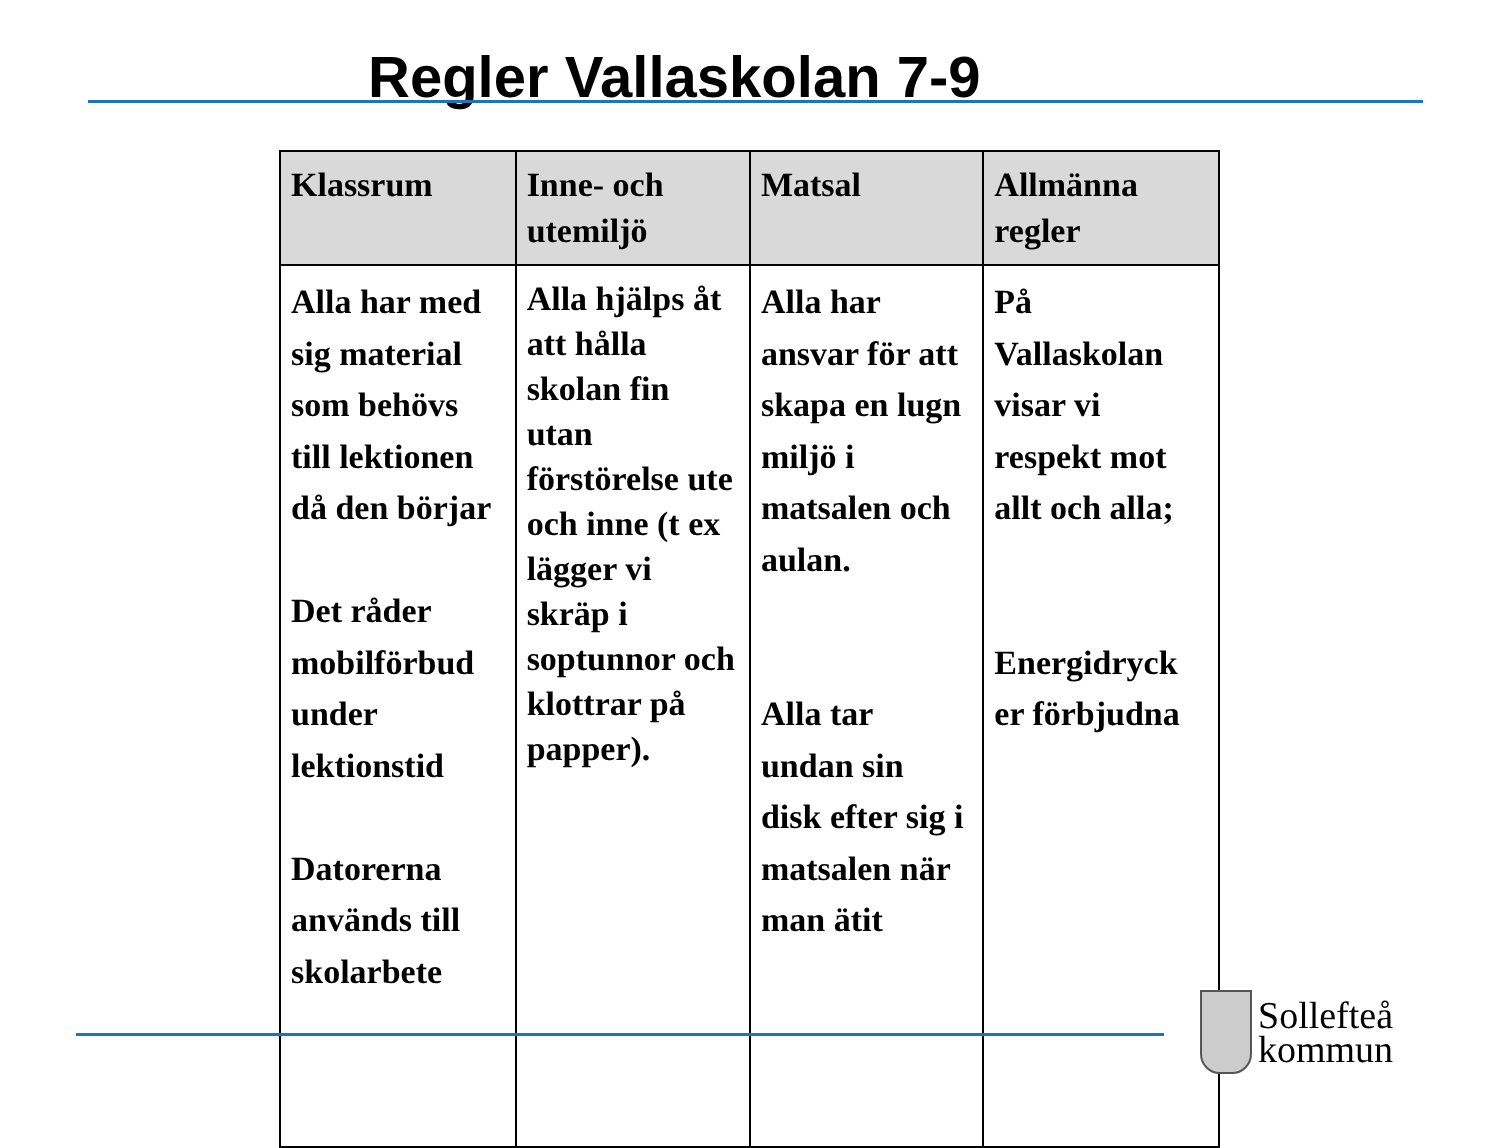Regler Vallaskolan 7-9
| Klassrum | Inne- och utemiljö | Matsal | Allmänna regler |
| --- | --- | --- | --- |
| Alla har med sig material som behövs till lektionen då den börjar Det råder mobilförbud under lektionstid Datorerna används till skolarbete | Alla hjälps åt att hålla skolan fin utan förstörelse ute och inne (t ex lägger vi skräp i soptunnor och klottrar på papper). | Alla har ansvar för att skapa en lugn miljö i matsalen och aulan. Alla tar undan sin disk efter sig i matsalen när man ätit | På Vallaskolan visar vi respekt mot allt och alla; Energidryck er förbjudna |
Sollefteå
kommun